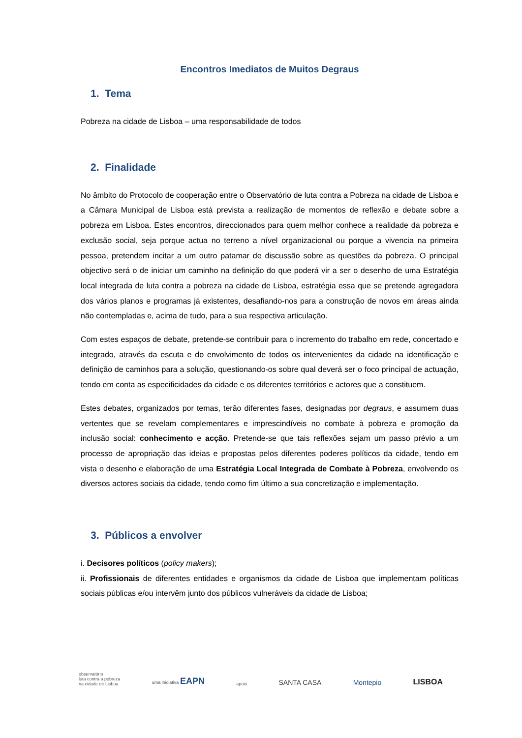Encontros Imediatos de Muitos Degraus
1. Tema
Pobreza na cidade de Lisboa – uma responsabilidade de todos
2. Finalidade
No âmbito do Protocolo de cooperação entre o Observatório de luta contra a Pobreza na cidade de Lisboa e a Câmara Municipal de Lisboa está prevista a realização de momentos de reflexão e debate sobre a pobreza em Lisboa. Estes encontros, direccionados para quem melhor conhece a realidade da pobreza e exclusão social, seja porque actua no terreno a nível organizacional ou porque a vivencia na primeira pessoa, pretendem incitar a um outro patamar de discussão sobre as questões da pobreza. O principal objectivo será o de iniciar um caminho na definição do que poderá vir a ser o desenho de uma Estratégia local integrada de luta contra a pobreza na cidade de Lisboa, estratégia essa que se pretende agregadora dos vários planos e programas já existentes, desafiando-nos para a construção de novos em áreas ainda não contempladas e, acima de tudo, para a sua respectiva articulação.
Com estes espaços de debate, pretende-se contribuir para o incremento do trabalho em rede, concertado e integrado, através da escuta e do envolvimento de todos os intervenientes da cidade na identificação e definição de caminhos para a solução, questionando-os sobre qual deverá ser o foco principal de actuação, tendo em conta as especificidades da cidade e os diferentes territórios e actores que a constituem.
Estes debates, organizados por temas, terão diferentes fases, designadas por degraus, e assumem duas vertentes que se revelam complementares e imprescindíveis no combate à pobreza e promoção da inclusão social: conhecimento e acção. Pretende-se que tais reflexões sejam um passo prévio a um processo de apropriação das ideias e propostas pelos diferentes poderes políticos da cidade, tendo em vista o desenho e elaboração de uma Estratégia Local Integrada de Combate à Pobreza, envolvendo os diversos actores sociais da cidade, tendo como fim último a sua concretização e implementação.
3. Públicos a envolver
i. Decisores políticos (policy makers);
ii. Profissionais de diferentes entidades e organismos da cidade de Lisboa que implementam políticas sociais públicas e/ou intervêm junto dos públicos vulneráveis da cidade de Lisboa;
observatório
luta contra a pobreza
na cidade de Lisboa uma iniciativa EAPN apoio SANTA CASA Montepio LISBOA